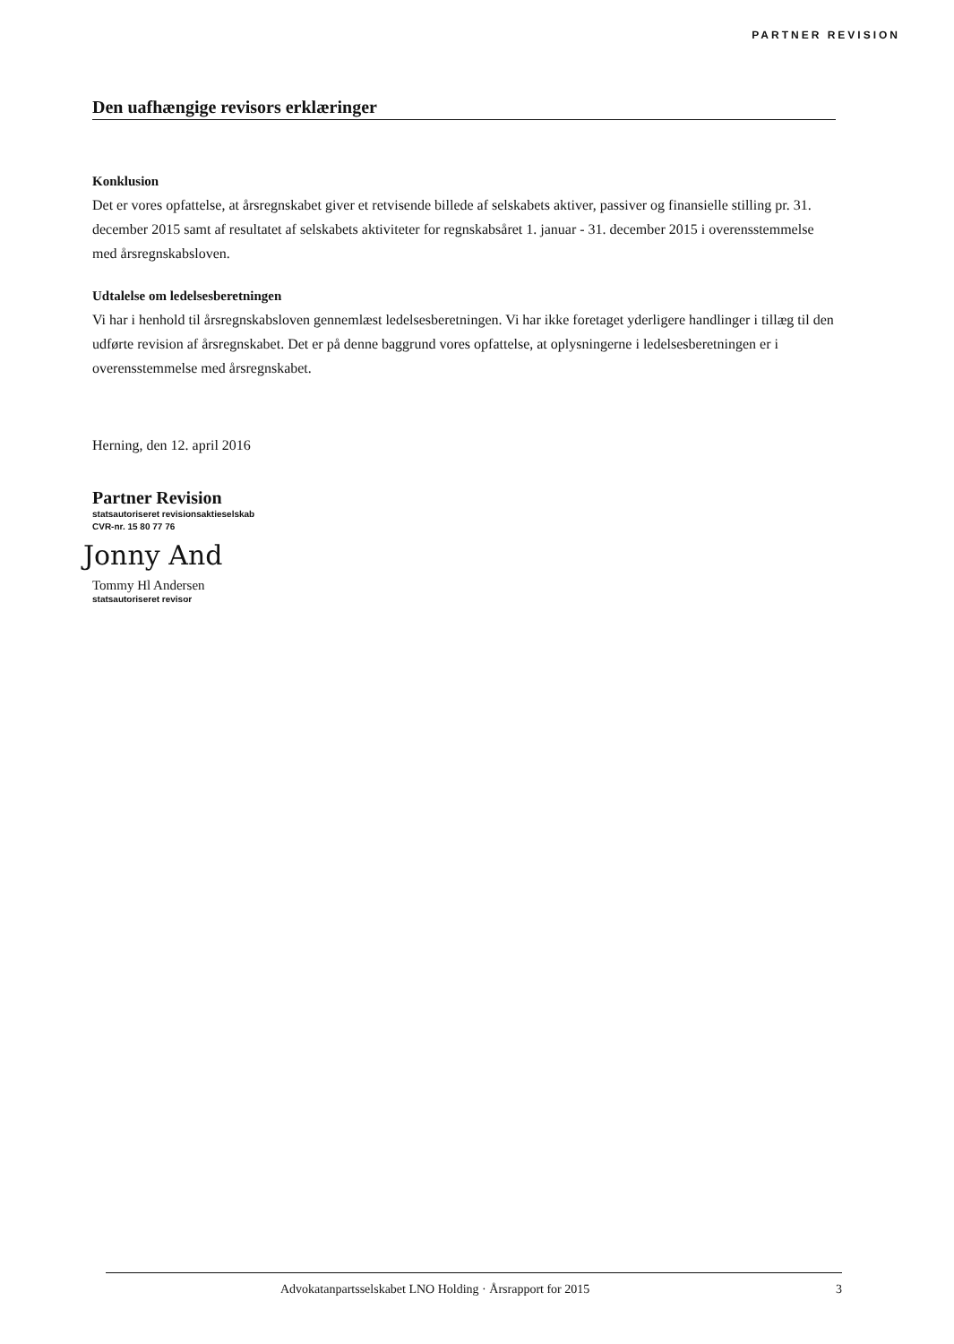PARTNER REVISION
Den uafhængige revisors erklæringer
Konklusion
Det er vores opfattelse, at årsregnskabet giver et retvisende billede af selskabets aktiver, passiver og finansielle stilling pr. 31. december 2015 samt af resultatet af selskabets aktiviteter for regnskabsåret 1. januar - 31. december 2015 i overensstemmelse med årsregnskabsloven.
Udtalelse om ledelsesberetningen
Vi har i henhold til årsregnskabsloven gennemlæst ledelsesberetningen. Vi har ikke foretaget yderligere handlinger i tillæg til den udførte revision af årsregnskabet. Det er på denne baggrund vores opfattelse, at oplysningerne i ledelsesberetningen er i overensstemmelse med årsregnskabet.
Herning, den 12. april 2016
Partner Revision
statsautoriseret revisionsaktieselskab
CVR-nr. 15 80 77 76
Jonny And
Tommy Hl Andersen
statsautoriseret revisor
Advokatanpartsselskabet LNO Holding · Årsrapport for 2015 3